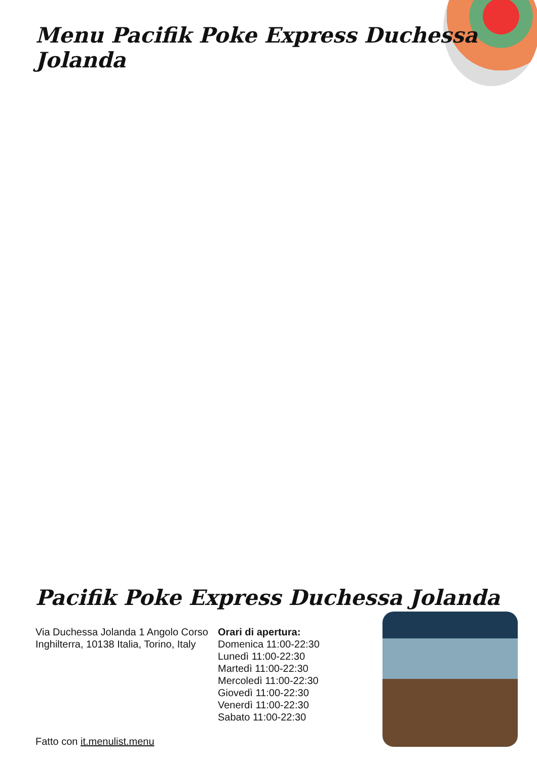Menu Pacifik Poke Express Duchessa Jolanda
Pacifik Poke Express Duchessa Jolanda
Via Duchessa Jolanda 1 Angolo Corso Inghilterra, 10138 Italia, Torino, Italy
Fatto con it.menulist.menu
Orari di apertura:
Domenica 11:00-22:30
Lunedì 11:00-22:30
Martedì 11:00-22:30
Mercoledì 11:00-22:30
Giovedì 11:00-22:30
Venerdì 11:00-22:30
Sabato 11:00-22:30